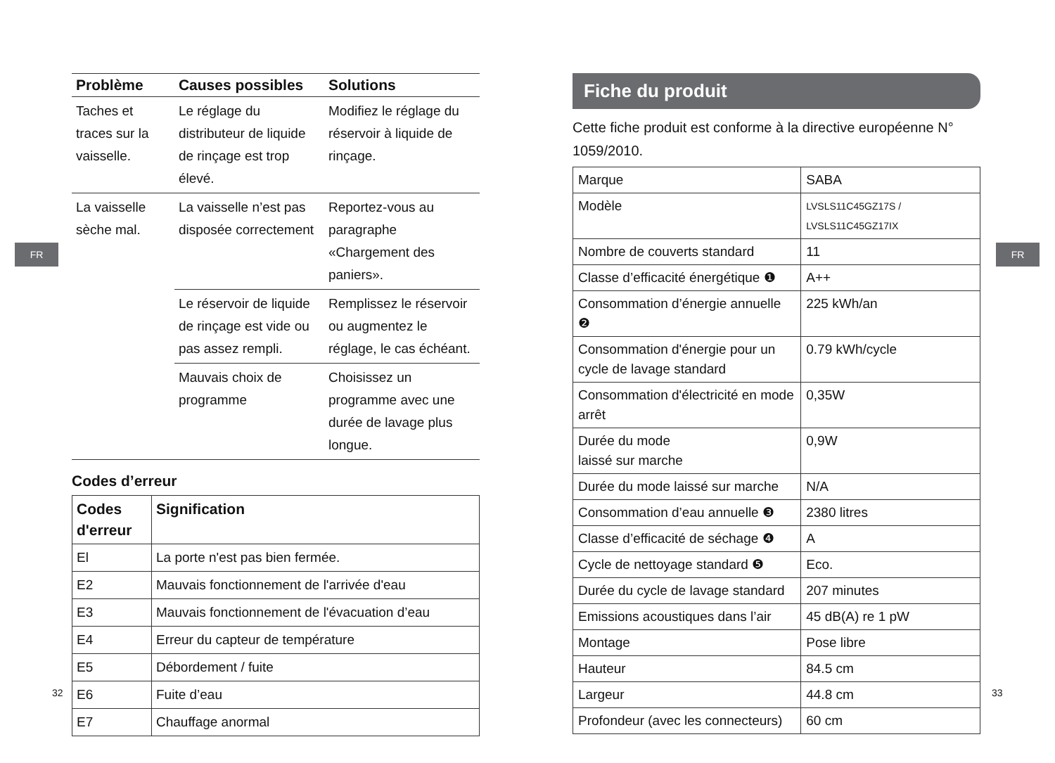FR FR
| Problème | Causes possibles | Solutions |
| --- | --- | --- |
| Taches et traces sur la vaisselle. | Le réglage du distributeur de liquide de rinçage est trop élevé. | Modifiez le réglage du réservoir à liquide de rinçage. |
| La vaisselle sèche mal. | La vaisselle n’est pas disposée correctement | Reportez-vous au paragraphe «Chargement des paniers». |
| | Le réservoir de liquide de rinçage est vide ou pas assez rempli. | Remplissez le réservoir ou augmentez le réglage, le cas échéant. |
| | Mauvais choix de programme | Choisissez un programme avec une durée de lavage plus longue. |
Codes d’erreur
| Codes d'erreur | Signification |
| --- | --- |
| El | La porte n'est pas bien fermée. |
| E2 | Mauvais fonctionnement de l'arrivée d'eau |
| E3 | Mauvais fonctionnement de l'évacuation d’eau |
| E4 | Erreur du capteur de température |
| E5 | Débordement / fuite |
| E6 | Fuite d’eau |
| E7 | Chauffage anormal |
Fiche du produit
Cette fiche produit est conforme à la directive européenne N° 1059/2010.
| Marque | SABA |
| Modèle | LVSLS11C45GZ17S / LVSLS11C45GZ17IX |
| Nombre de couverts standard | 11 |
| Classe d’efficacité énergétique ❶ | A++ |
| Consommation d’énergie annuelle ❷ | 225 kWh/an |
| Consommation d'énergie pour un cycle de lavage standard | 0.79 kWh/cycle |
| Consommation d'électricité en mode arrêt | 0,35W |
| Durée du mode laissé sur marche | 0,9W |
| Durée du mode laissé sur marche | N/A |
| Consommation d’eau annuelle ❸ | 2380 litres |
| Classe d’efficacité de séchage ❹ | A |
| Cycle de nettoyage standard ❺ | Eco. |
| Durée du cycle de lavage standard | 207 minutes |
| Emissions acoustiques dans l’air | 45 dB(A) re 1 pW |
| Montage | Pose libre |
| Hauteur | 84.5 cm |
| Largeur | 44.8 cm |
| Profondeur (avec les connecteurs) | 60 cm |
32 33